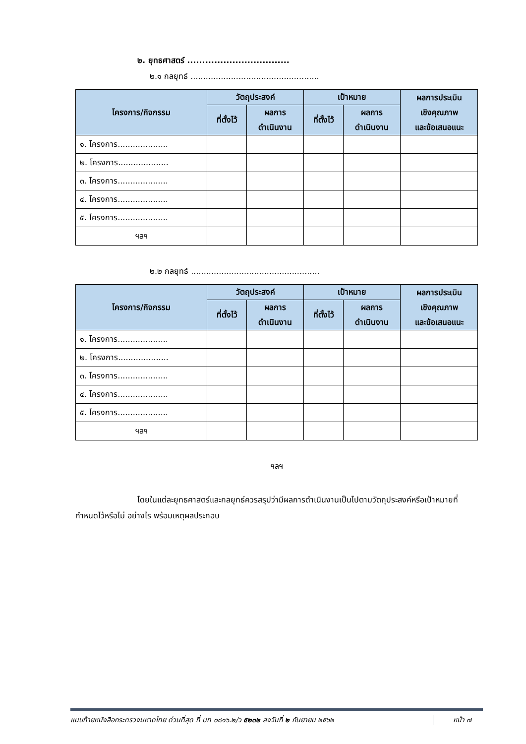๒. ยุทธศาสตร์ ..................................
๒.๑ กลยุทธ์ ...................................................
| โครงการ/กิจกรรม | วัตถุประสงค์ | | เป้าหมาย | | ผลการประเมิน เชิงคุณภาพ และข้อเสนอแนะ |
| --- | --- | --- | --- | --- | --- |
| | ที่ตั้งไว้ | ผลการ ดำเนินงาน | ที่ตั้งไว้ | ผลการ ดำเนินงาน | |
| ๑. โครงการ.................... | | | | | |
| ๒. โครงการ.................... | | | | | |
| ๓. โครงการ.................... | | | | | |
| ๔. โครงการ.................... | | | | | |
| ๕. โครงการ.................... | | | | | |
| ฯลฯ | | | | | |
๒.๒ กลยุทธ์ ...................................................
| โครงการ/กิจกรรม | วัตถุประสงค์ | | เป้าหมาย | | ผลการประเมิน เชิงคุณภาพ และข้อเสนอแนะ |
| --- | --- | --- | --- | --- | --- |
| | ที่ตั้งไว้ | ผลการ ดำเนินงาน | ที่ตั้งไว้ | ผลการ ดำเนินงาน | |
| ๑. โครงการ.................... | | | | | |
| ๒. โครงการ.................... | | | | | |
| ๓. โครงการ.................... | | | | | |
| ๔. โครงการ.................... | | | | | |
| ๕. โครงการ.................... | | | | | |
| ฯลฯ | | | | | |
ฯลฯ
โดยในแต่ละยุทธศาสตร์และกลยุทธ์ควรสรุปว่ามีผลการดำเนินงานเป็นไปตามวัตถุประสงค์หรือเป้าหมายที่กำหนดไว้หรือไม่ อย่างไร พร้อมเหตุผลประกอบ
แนบท้ายหนังสือกระทรวงมหาดไทย ด่วนที่สุด ที่ มท ๐๘๑๖.๒/ว ๕๒๓๒ ลงวันที่ ๒ กันยายน ๒๕๖๒ หน้า ๗